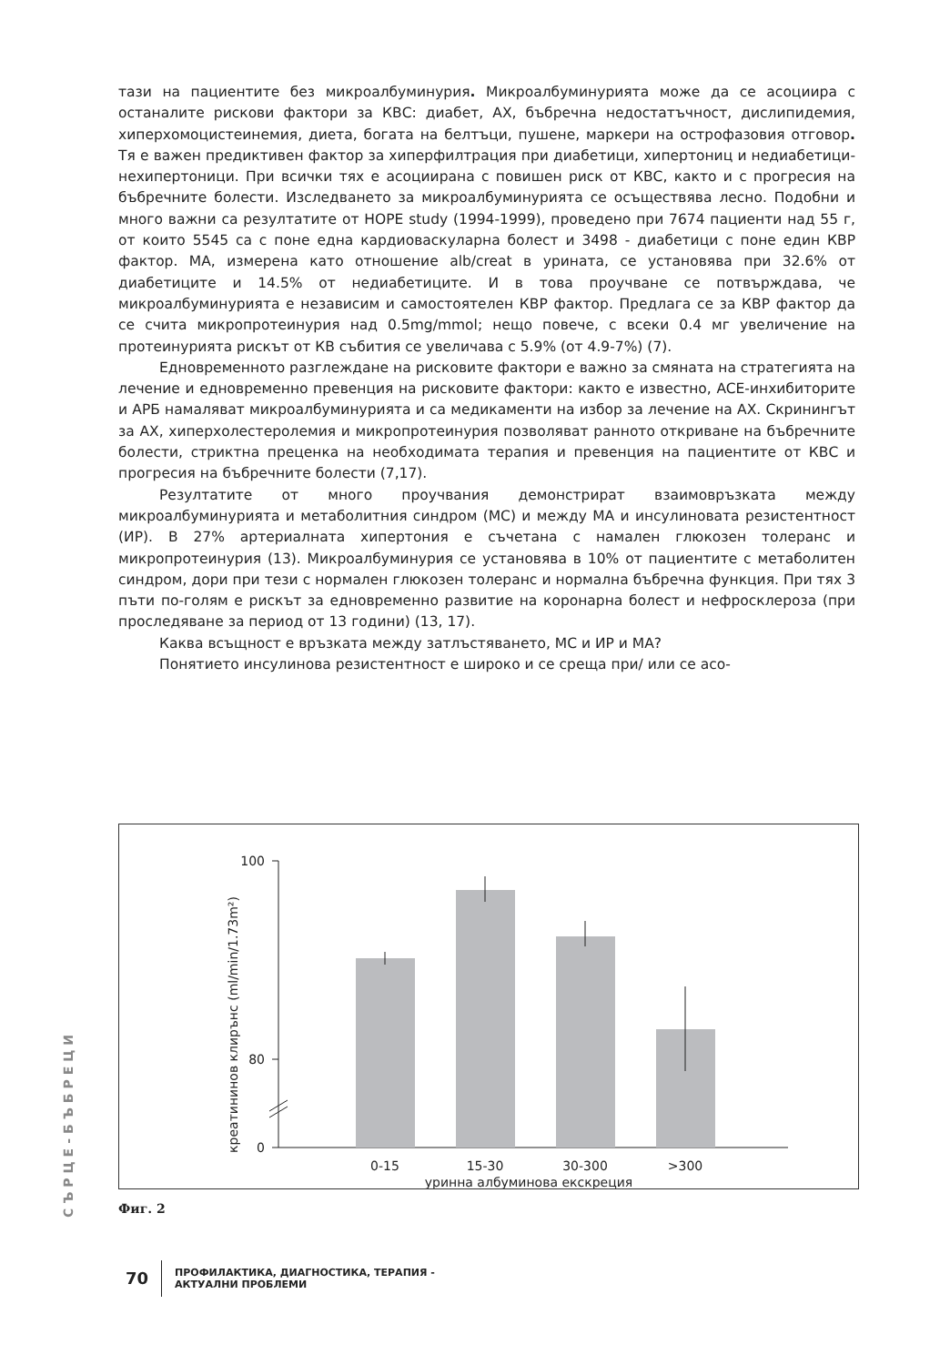тази на пациентите без микроалбуминурия. Микроалбуминурията може да се асоциира с останалите рискови фактори за КВС: диабет, АХ, бъбречна недостатъчност, дислипидемия, хиперхомоцистеинемия, диета, богата на белтъци, пушене, маркери на острофазовия отговор. Тя е важен предиктивен фактор за хиперфилтрация при диабетици, хипертониц и недиабетици-нехипертоници. При всички тях е асоциирана с повишен риск от КВС, както и с прогресия на бъбречните болести. Изследването за микроалбуминурията се осъществява лесно. Подобни и много важни са резултатите от HOPE study (1994-1999), проведено при 7674 пациенти над 55 г, от които 5545 са с поне една кардиоваскуларна болест и 3498 - диабетици с поне един КВР фактор. МА, измерена като отношение alb/creat в урината, се установява при 32.6% от диабетиците и 14.5% от недиабетиците. И в това проучване се потвърждава, че микроалбуминурията е независим и самостоятелен КВР фактор. Предлага се за КВР фактор да се счита микропротеинурия над 0.5mg/mmol; нещо повече, с всеки 0.4 мг увеличение на протеинурията рискът от КВ събития се увеличава с 5.9% (от 4.9-7%) (7).
Едновременното разглеждане на рисковите фактори е важно за смяната на стратегията на лечение и едновременно превенция на рисковите фактори: както е известно, ACE-инхибиторите и АРБ намаляват микроалбуминурията и са медикаменти на избор за лечение на АХ. Скринингът за АХ, хиперхолестеролемия и микропротеинурия позволяват ранното откриване на бъбречните болести, стриктна преценка на необходимата терапия и превенция на пациентите от КВС и прогресия на бъбречните болести (7,17).
Резултатите от много проучвания демонстрират взаимовръзката между микроалбуминурията и метаболитния синдром (МС) и между МА и инсулиновата резистентност (ИР). В 27% артериалната хипертония е съчетана с намален глюкозен толеранс и микропротеинурия (13). Микроалбуминурия се установява в 10% от пациентите с метаболитен синдром, дори при тези с нормален глюкозен толеранс и нормална бъбречна функция. При тях 3 пъти по-голям е рискът за едновременно развитие на коронарна болест и нефросклероза (при проследяване за период от 13 години) (13, 17).
Каква всъщност е връзката между затлъстяването, МС и ИР и МА?
Понятието инсулинова резистентност е широко и се среща при/ или се асо-
СЪРЦЕ-БЪБРЕЦИ
креатининов клирънс (ml/min/1.73m²)
100
80
0
0-15
15-30
30-300
>300
уринна албуминова екскреция
Фиг. 2
70
ПРОФИЛАКТИКА, ДИАГНОСТИКА, ТЕРАПИЯ -
АКТУАЛНИ ПРОБЛЕМИ